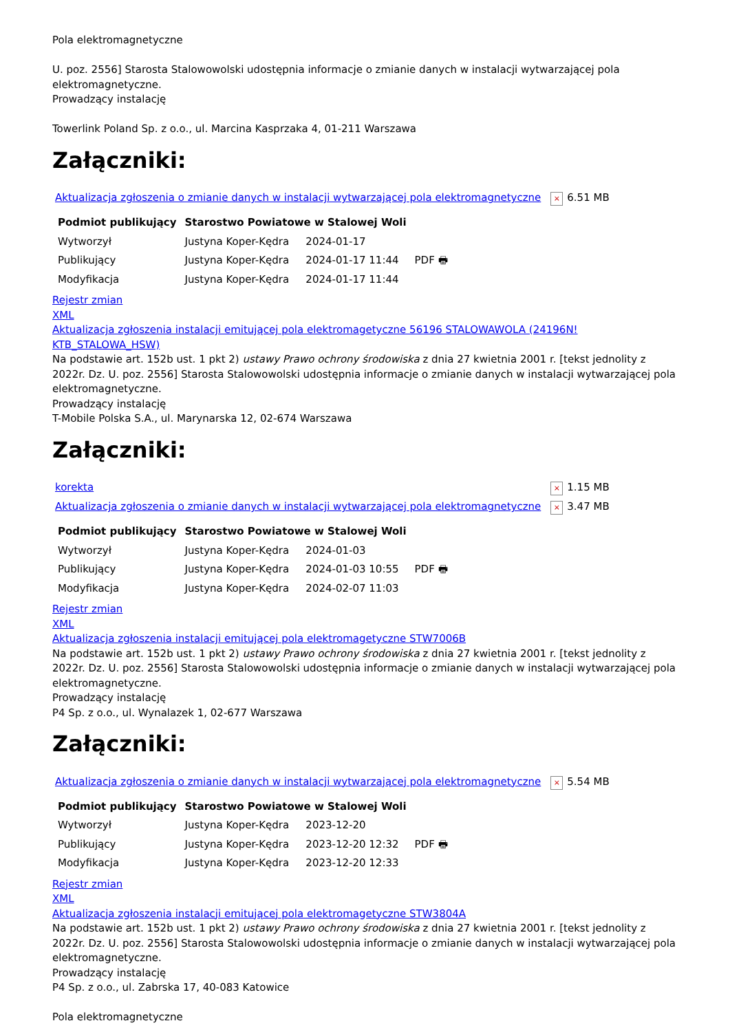Pola elektromagnetyczne
U. poz. 2556] Starosta Stalowowolski udostępnia informacje o zmianie danych w instalacji wytwarzającej pola elektromagnetyczne.
Prowadzący instalację
Towerlink Poland Sp. z o.o., ul. Marcina Kasprzaka 4, 01-211 Warszawa
Załączniki:
| Aktualizacja zgłoszenia o zmianie danych w instalacji wytwarzającej pola elektromagnetyczne | × 6.51 MB |
| Podmiot publikujący | Starostwo Powiatowe w Stalowej Woli | | |
| Wytworzył | Justyna Koper-Kędra | 2024-01-17 | PDF 🖶 |
| Publikujący | Justyna Koper-Kędra | 2024-01-17 11:44 | |
| Modyfikacja | Justyna Koper-Kędra | 2024-01-17 11:44 | |
Rejestr zmian
XML
Aktualizacja zgłoszenia instalacji emitującej pola elektromagetyczne 56196 STALOWAWOLA (24196N! KTB_STALOWA_HSW)
Na podstawie art. 152b ust. 1 pkt 2) ustawy Prawo ochrony środowiska z dnia 27 kwietnia 2001 r. [tekst jednolity z 2022r. Dz. U. poz. 2556] Starosta Stalowowolski udostępnia informacje o zmianie danych w instalacji wytwarzającej pola elektromagnetyczne.
Prowadzący instalację
T-Mobile Polska S.A., ul. Marynarska 12, 02-674 Warszawa
Załączniki:
| korekta | × 1.15 MB |
| Aktualizacja zgłoszenia o zmianie danych w instalacji wytwarzającej pola elektromagnetyczne | × 3.47 MB |
| Podmiot publikujący | Starostwo Powiatowe w Stalowej Woli | | |
| Wytworzył | Justyna Koper-Kędra | 2024-01-03 | PDF 🖶 |
| Publikujący | Justyna Koper-Kędra | 2024-01-03 10:55 | |
| Modyfikacja | Justyna Koper-Kędra | 2024-02-07 11:03 | |
Rejestr zmian
XML
Aktualizacja zgłoszenia instalacji emitującej pola elektromagetyczne STW7006B
Na podstawie art. 152b ust. 1 pkt 2) ustawy Prawo ochrony środowiska z dnia 27 kwietnia 2001 r. [tekst jednolity z 2022r. Dz. U. poz. 2556] Starosta Stalowowolski udostępnia informacje o zmianie danych w instalacji wytwarzającej pola elektromagnetyczne.
Prowadzący instalację
P4 Sp. z o.o., ul. Wynalazek 1, 02-677 Warszawa
Załączniki:
| Aktualizacja zgłoszenia o zmianie danych w instalacji wytwarzającej pola elektromagnetyczne | × 5.54 MB |
| Podmiot publikujący | Starostwo Powiatowe w Stalowej Woli | | |
| Wytworzył | Justyna Koper-Kędra | 2023-12-20 | PDF 🖶 |
| Publikujący | Justyna Koper-Kędra | 2023-12-20 12:32 | |
| Modyfikacja | Justyna Koper-Kędra | 2023-12-20 12:33 | |
Rejestr zmian
XML
Aktualizacja zgłoszenia instalacji emitującej pola elektromagetyczne STW3804A
Na podstawie art. 152b ust. 1 pkt 2) ustawy Prawo ochrony środowiska z dnia 27 kwietnia 2001 r. [tekst jednolity z 2022r. Dz. U. poz. 2556] Starosta Stalowowolski udostępnia informacje o zmianie danych w instalacji wytwarzającej pola elektromagnetyczne.
Prowadzący instalację
P4 Sp. z o.o., ul. Zabrska 17, 40-083 Katowice
Pola elektromagnetyczne